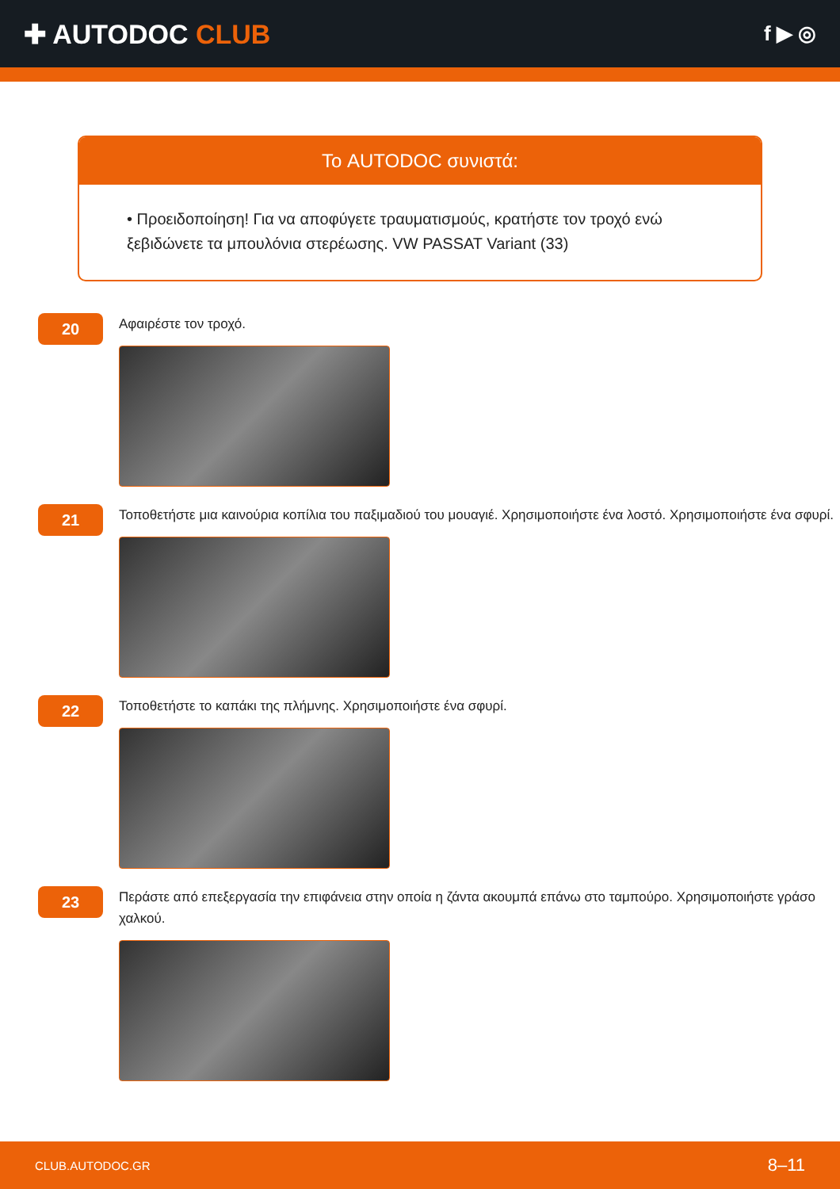✚ AUTODOC CLUB
f ▶ ◎
Το AUTODOC συνιστά:
• Προειδοποίηση! Για να αποφύγετε τραυματισμούς, κρατήστε τον τροχό ενώ ξεβιδώνετε τα μπουλόνια στερέωσης. VW PASSAT Variant (33)
20
Αφαιρέστε τον τροχό.
21
Τοποθετήστε μια καινούρια κοπίλια του παξιμαδιού του μουαγιέ. Χρησιμοποιήστε ένα λοστό. Χρησιμοποιήστε ένα σφυρί.
22
Τοποθετήστε το καπάκι της πλήμνης. Χρησιμοποιήστε ένα σφυρί.
23
Περάστε από επεξεργασία την επιφάνεια στην οποία η ζάντα ακουμπά επάνω στο ταμπούρο. Χρησιμοποιήστε γράσο χαλκού.
CLUB.AUTODOC.GR 8–11